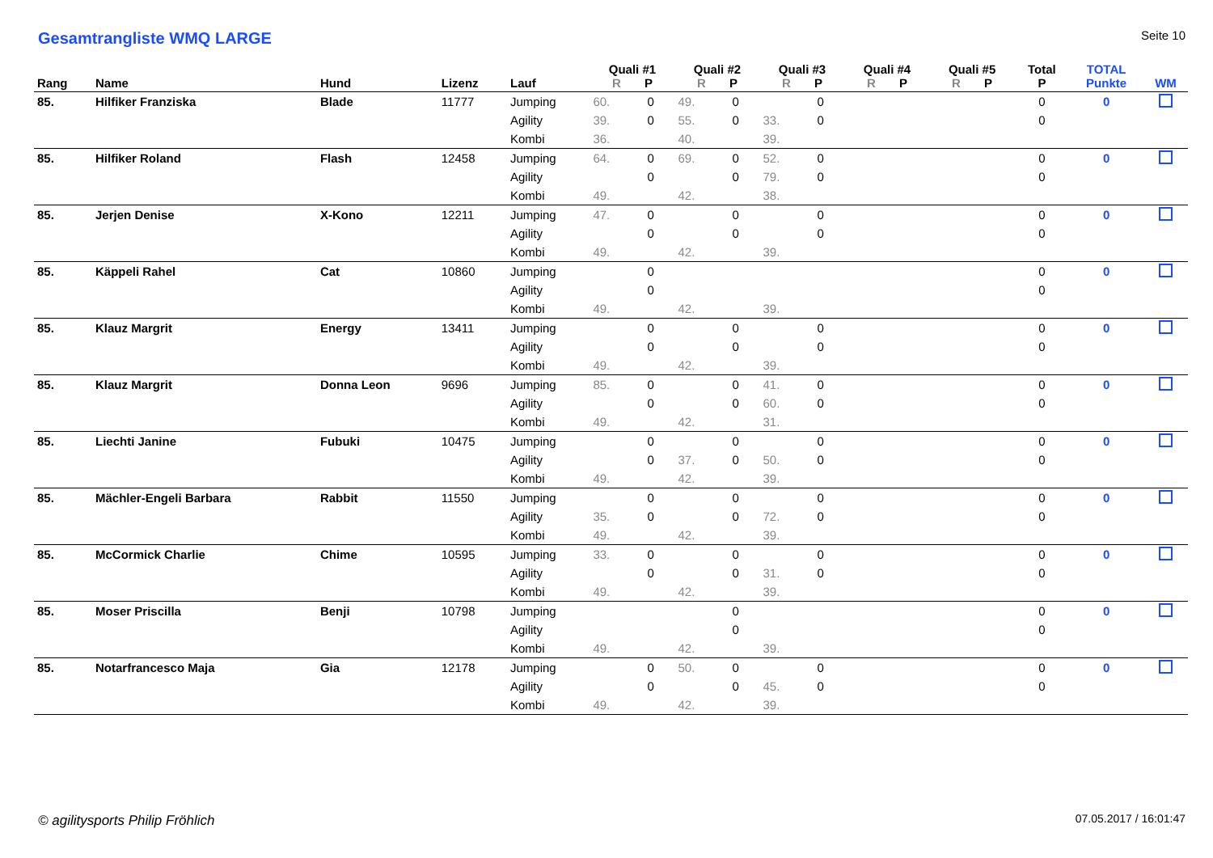Gesamtrangliste WMQ LARGE Seite 10
| Rang | Name | Hund | Lizenz | Lauf | Quali #1 R P | | Quali #2 R P | | Quali #3 R P | | Quali #4 R P | | Quali #5 R P | | Total P | TOTAL Punkte | WM |
| --- | --- | --- | --- | --- | --- | --- | --- | --- | --- | --- | --- | --- | --- | --- | --- | --- | --- |
| 85. | Hilfiker Franziska | Blade | 11777 | Jumping | 60. | 0 | 49. | 0 | | 0 | | | | | 0 | 0 | |
| | | | | Agility | 39. | 0 | 55. | 0 | 33. | 0 | | | | | 0 | | |
| | | | | Kombi | 36. | | 40. | | 39. | | | | | | | | |
| 85. | Hilfiker Roland | Flash | 12458 | Jumping | 64. | 0 | 69. | 0 | 52. | 0 | | | | | 0 | 0 | |
| | | | | Agility | | 0 | | 0 | 79. | 0 | | | | | 0 | | |
| | | | | Kombi | 49. | | 42. | | 38. | | | | | | | | |
| 85. | Jerjen Denise | X-Kono | 12211 | Jumping | 47. | 0 | | 0 | | 0 | | | | | 0 | 0 | |
| | | | | Agility | | 0 | | 0 | | 0 | | | | | 0 | | |
| | | | | Kombi | 49. | | 42. | | 39. | | | | | | | | |
| 85. | Käppeli Rahel | Cat | 10860 | Jumping | | 0 | | | | | | | | | 0 | 0 | |
| | | | | Agility | | 0 | | | | | | | | | 0 | | |
| | | | | Kombi | 49. | | 42. | | 39. | | | | | | | | |
| 85. | Klauz Margrit | Energy | 13411 | Jumping | | 0 | | 0 | | 0 | | | | | 0 | 0 | |
| | | | | Agility | | 0 | | 0 | | 0 | | | | | 0 | | |
| | | | | Kombi | 49. | | 42. | | 39. | | | | | | | | |
| 85. | Klauz Margrit | Donna Leon | 9696 | Jumping | 85. | 0 | | 0 | 41. | 0 | | | | | 0 | 0 | |
| | | | | Agility | | 0 | | 0 | 60. | 0 | | | | | 0 | | |
| | | | | Kombi | 49. | | 42. | | 31. | | | | | | | | |
| 85. | Liechti Janine | Fubuki | 10475 | Jumping | | 0 | | 0 | | 0 | | | | | 0 | 0 | |
| | | | | Agility | | 0 | 37. | 0 | 50. | 0 | | | | | 0 | | |
| | | | | Kombi | 49. | | 42. | | 39. | | | | | | | | |
| 85. | Mächler-Engeli Barbara | Rabbit | 11550 | Jumping | | 0 | | 0 | | 0 | | | | | 0 | 0 | |
| | | | | Agility | 35. | 0 | | 0 | 72. | 0 | | | | | 0 | | |
| | | | | Kombi | 49. | | 42. | | 39. | | | | | | | | |
| 85. | McCormick Charlie | Chime | 10595 | Jumping | 33. | 0 | | 0 | | 0 | | | | | 0 | 0 | |
| | | | | Agility | | 0 | | 0 | 31. | 0 | | | | | 0 | | |
| | | | | Kombi | 49. | | 42. | | 39. | | | | | | | | |
| 85. | Moser Priscilla | Benji | 10798 | Jumping | | | | 0 | | | | | | | 0 | 0 | |
| | | | | Agility | | | | 0 | | | | | | | 0 | | |
| | | | | Kombi | 49. | | 42. | | 39. | | | | | | | | |
| 85. | Notarfrancesco Maja | Gia | 12178 | Jumping | | 0 | 50. | 0 | | 0 | | | | | 0 | 0 | |
| | | | | Agility | | 0 | | 0 | 45. | 0 | | | | | 0 | | |
| | | | | Kombi | 49. | | 42. | | 39. | | | | | | | | |
© agilitysports Philip Fröhlich
07.05.2017 / 16:01:47